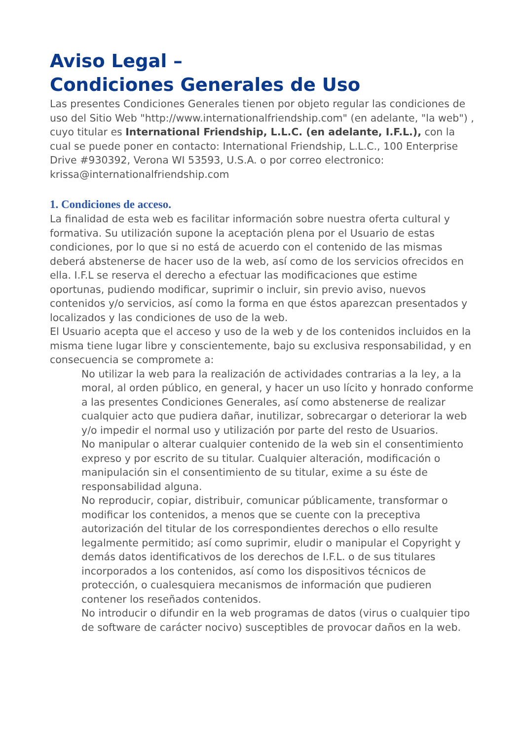Aviso Legal –
Condiciones Generales de Uso
Las presentes Condiciones Generales tienen por objeto regular las condiciones de uso del Sitio Web "http://www.internationalfriendship.com" (en adelante, "la web") , cuyo titular es International Friendship, L.L.C. (en adelante, I.F.L.), con la cual se puede poner en contacto: International Friendship, L.L.C., 100 Enterprise Drive #930392, Verona WI 53593, U.S.A. o por correo electronico: krissa@internationalfriendship.com
1. Condiciones de acceso.
La finalidad de esta web es facilitar información sobre nuestra oferta cultural y formativa. Su utilización supone la aceptación plena por el Usuario de estas condiciones, por lo que si no está de acuerdo con el contenido de las mismas deberá abstenerse de hacer uso de la web, así como de los servicios ofrecidos en ella. I.F.L se reserva el derecho a efectuar las modificaciones que estime oportunas, pudiendo modificar, suprimir o incluir, sin previo aviso, nuevos contenidos y/o servicios, así como la forma en que éstos aparezcan presentados y localizados y las condiciones de uso de la web.
El Usuario acepta que el acceso y uso de la web y de los contenidos incluidos en la misma tiene lugar libre y conscientemente, bajo su exclusiva responsabilidad, y en consecuencia se compromete a:
No utilizar la web para la realización de actividades contrarias a la ley, a la moral, al orden público, en general, y hacer un uso lícito y honrado conforme a las presentes Condiciones Generales, así como abstenerse de realizar cualquier acto que pudiera dañar, inutilizar, sobrecargar o deteriorar la web y/o impedir el normal uso y utilización por parte del resto de Usuarios.
No manipular o alterar cualquier contenido de la web sin el consentimiento expreso y por escrito de su titular. Cualquier alteración, modificación o manipulación sin el consentimiento de su titular, exime a su éste de responsabilidad alguna.
No reproducir, copiar, distribuir, comunicar públicamente, transformar o modificar los contenidos, a menos que se cuente con la preceptiva autorización del titular de los correspondientes derechos o ello resulte legalmente permitido; así como suprimir, eludir o manipular el Copyright y demás datos identificativos de los derechos de I.F.L. o de sus titulares incorporados a los contenidos, así como los dispositivos técnicos de protección, o cualesquiera mecanismos de información que pudieren contener los reseñados contenidos.
No introducir o difundir en la web programas de datos (virus o cualquier tipo de software de carácter nocivo) susceptibles de provocar daños en la web.